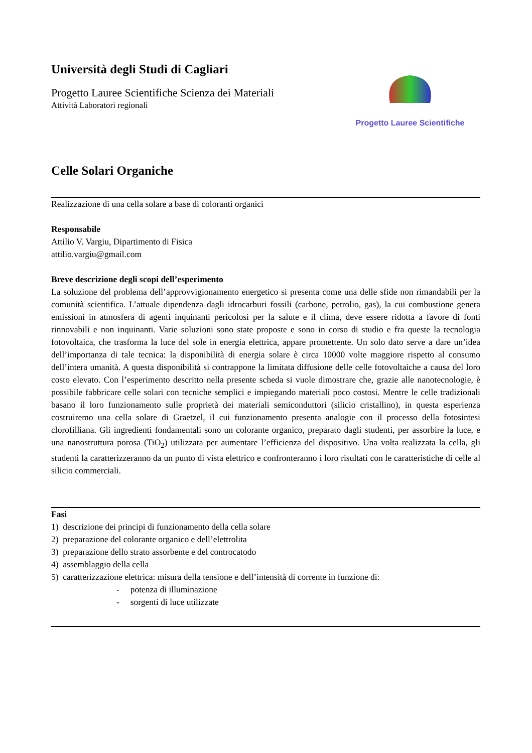Università degli Studi di Cagliari
Progetto Lauree Scientifiche Scienza dei Materiali
Attività Laboratori regionali
Progetto Lauree Scientifiche
Celle Solari Organiche
Realizzazione di una cella solare a base di coloranti organici
Responsabile
Attilio V. Vargiu, Dipartimento di Fisica
attilio.vargiu@gmail.com
Breve descrizione degli scopi dell’esperimento
La soluzione del problema dell’approvvigionamento energetico si presenta come una delle sfide non rimandabili per la comunità scientifica. L’attuale dipendenza dagli idrocarburi fossili (carbone, petrolio, gas), la cui combustione genera emissioni in atmosfera di agenti inquinanti pericolosi per la salute e il clima, deve essere ridotta a favore di fonti rinnovabili e non inquinanti. Varie soluzioni sono state proposte e sono in corso di studio e fra queste la tecnologia fotovoltaica, che trasforma la luce del sole in energia elettrica, appare promettente. Un solo dato serve a dare un’idea dell’importanza di tale tecnica: la disponibilità di energia solare è circa 10000 volte maggiore rispetto al consumo dell’intera umanità. A questa disponibilità si contrappone la limitata diffusione delle celle fotovoltaiche a causa del loro costo elevato. Con l’esperimento descritto nella presente scheda si vuole dimostrare che, grazie alle nanotecnologie, è possibile fabbricare celle solari con tecniche semplici e impiegando materiali poco costosi. Mentre le celle tradizionali basano il loro funzionamento sulle proprietà dei materiali semiconduttori (silicio cristallino), in questa esperienza costruiremo una cella solare di Graetzel, il cui funzionamento presenta analogie con il processo della fotosintesi clorofilliana. Gli ingredienti fondamentali sono un colorante organico, preparato dagli studenti, per assorbire la luce, e una nanostruttura porosa (TiO<sub>2</sub>) utilizzata per aumentare l’efficienza del dispositivo. Una volta realizzata la cella, gli studenti la caratterizzeranno da un punto di vista elettrico e confronteranno i loro risultati con le caratteristiche di celle al silicio commerciali.
Fasi
1) descrizione dei principi di funzionamento della cella solare
2) preparazione del colorante organico e dell’elettrolita
3) preparazione dello strato assorbente e del controcatodo
4) assemblaggio della cella
5) caratterizzazione elettrica: misura della tensione e dell’intensità di corrente in funzione di:
- potenza di illuminazione
- sorgenti di luce utilizzate